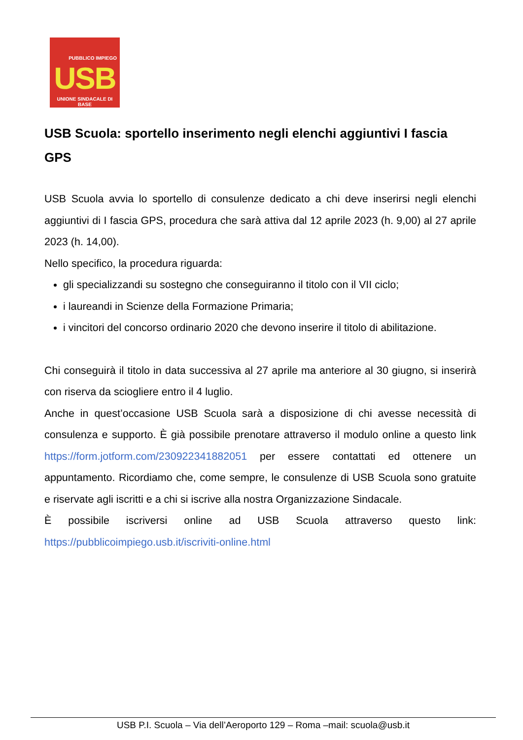PUBBLICO IMPIEGO
USB
UNIONE SINDACALE DI BASE
USB Scuola: sportello inserimento negli elenchi aggiuntivi I fascia GPS
USB Scuola avvia lo sportello di consulenze dedicato a chi deve inserirsi negli elenchi aggiuntivi di I fascia GPS, procedura che sarà attiva dal 12 aprile 2023 (h. 9,00) al 27 aprile 2023 (h. 14,00).
Nello specifico, la procedura riguarda:
gli specializzandi su sostegno che conseguiranno il titolo con il VII ciclo;
i laureandi in Scienze della Formazione Primaria;
i vincitori del concorso ordinario 2020 che devono inserire il titolo di abilitazione.
Chi conseguirà il titolo in data successiva al 27 aprile ma anteriore al 30 giugno, si inserirà con riserva da sciogliere entro il 4 luglio.
Anche in quest’occasione USB Scuola sarà a disposizione di chi avesse necessità di consulenza e supporto. È già possibile prenotare attraverso il modulo online a questo link https://form.jotform.com/230922341882051 per essere contattati ed ottenere un appuntamento. Ricordiamo che, come sempre, le consulenze di USB Scuola sono gratuite e riservate agli iscritti e a chi si iscrive alla nostra Organizzazione Sindacale.
È possibile iscriversi online ad USB Scuola attraverso questo link: https://pubblicoimpiego.usb.it/iscriviti-online.html
USB P.I. Scuola – Via dell’Aeroporto 129 – Roma –mail: scuola@usb.it